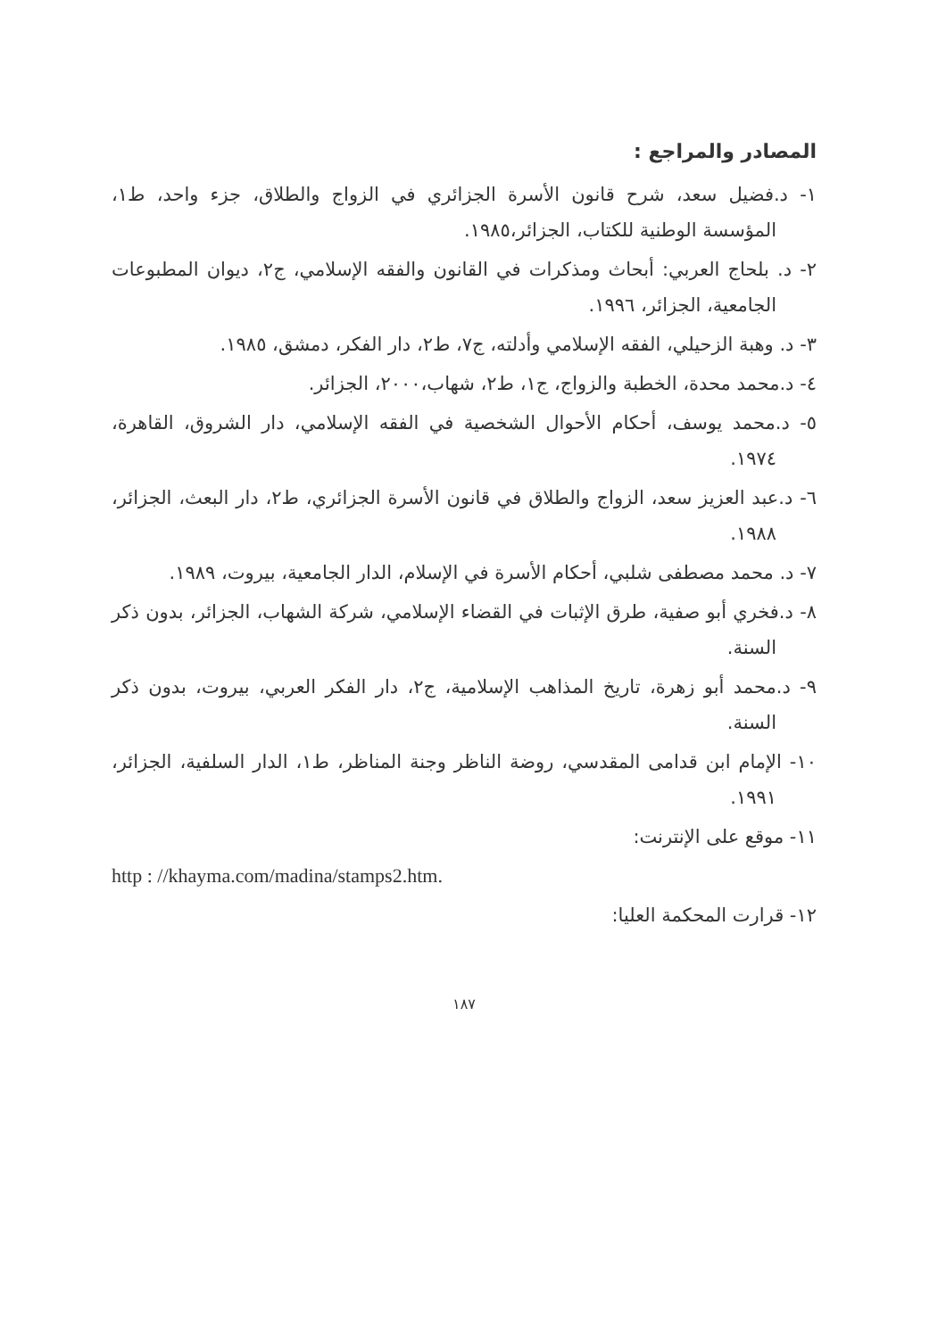المصادر والمراجع :
١- د.فضيل سعد، شرح قانون الأسرة الجزائري في الزواج والطلاق، جزء واحد، ط١، المؤسسة الوطنية للكتاب، الجزائر،١٩٨٥.
٢- د. بلحاج العربي: أبحاث ومذكرات في القانون والفقه الإسلامي، ج٢، ديوان المطبوعات الجامعية، الجزائر، ١٩٩٦.
٣- د. وهبة الزحيلي، الفقه الإسلامي وأدلته، ج٧، ط٢، دار الفكر، دمشق، ١٩٨٥.
٤- د.محمد محدة، الخطبة والزواج، ج١، ط٢، شهاب،٢٠٠٠، الجزائر.
٥- د.محمد يوسف، أحكام الأحوال الشخصية في الفقه الإسلامي، دار الشروق، القاهرة، ١٩٧٤.
٦- د.عبد العزيز سعد، الزواج والطلاق في قانون الأسرة الجزائري، ط٢، دار البعث، الجزائر، ١٩٨٨.
٧- د. محمد مصطفى شلبي، أحكام الأسرة في الإسلام، الدار الجامعية، بيروت، ١٩٨٩.
٨- د.فخري أبو صفية، طرق الإثبات في القضاء الإسلامي، شركة الشهاب، الجزائر، بدون ذكر السنة.
٩- د.محمد أبو زهرة، تاريخ المذاهب الإسلامية، ج٢، دار الفكر العربي، بيروت، بدون ذكر السنة.
١٠- الإمام ابن قدامى المقدسي، روضة الناظر وجنة المناظر، ط١، الدار السلفية، الجزائر، ١٩٩١.
١١- موقع على الإنترنت:
http : //khayma.com/madina/stamps2.htm.
١٢- قرارت المحكمة العليا:
١٨٧